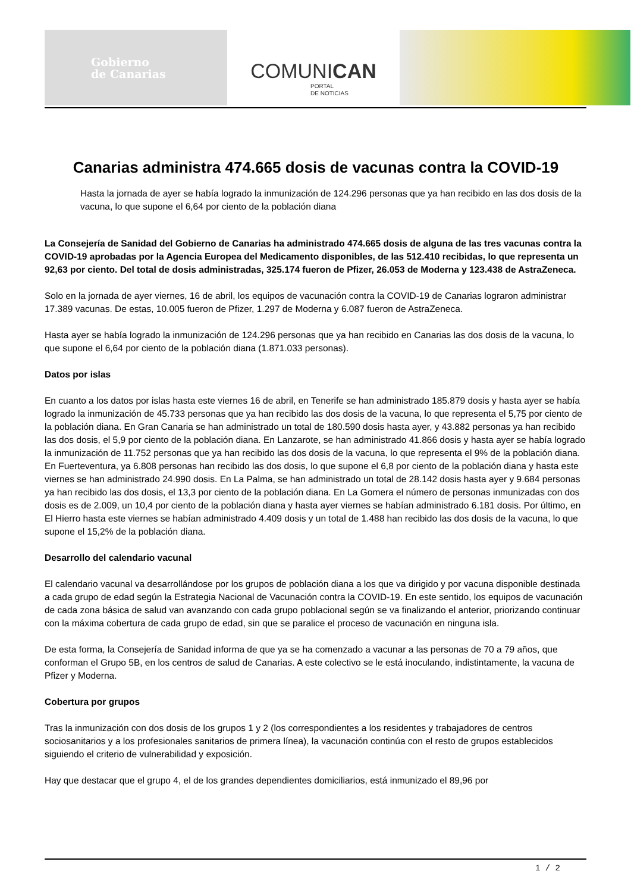Gobierno
de Canarias
COMUNICAN
PORTAL
DE NOTICIAS
Canarias administra 474.665 dosis de vacunas contra la COVID-19
Hasta la jornada de ayer se había logrado la inmunización de 124.296 personas que ya han recibido en las dos dosis de la vacuna, lo que supone el 6,64 por ciento de la población diana
La Consejería de Sanidad del Gobierno de Canarias ha administrado 474.665 dosis de alguna de las tres vacunas contra la COVID-19 aprobadas por la Agencia Europea del Medicamento disponibles, de las 512.410 recibidas, lo que representa un 92,63 por ciento. Del total de dosis administradas, 325.174 fueron de Pfizer, 26.053 de Moderna y 123.438 de AstraZeneca.
Solo en la jornada de ayer viernes, 16 de abril, los equipos de vacunación contra la COVID-19 de Canarias lograron administrar 17.389 vacunas. De estas, 10.005 fueron de Pfizer, 1.297 de Moderna y 6.087 fueron de AstraZeneca.
Hasta ayer se había logrado la inmunización de 124.296 personas que ya han recibido en Canarias las dos dosis de la vacuna, lo que supone el 6,64 por ciento de la población diana (1.871.033 personas).
Datos por islas
En cuanto a los datos por islas hasta este viernes 16 de abril, en Tenerife se han administrado 185.879 dosis y hasta ayer se había logrado la inmunización de 45.733 personas que ya han recibido las dos dosis de la vacuna, lo que representa el 5,75 por ciento de la población diana. En Gran Canaria se han administrado un total de 180.590 dosis hasta ayer, y 43.882 personas ya han recibido las dos dosis, el 5,9 por ciento de la población diana. En Lanzarote, se han administrado 41.866 dosis y hasta ayer se había logrado la inmunización de 11.752 personas que ya han recibido las dos dosis de la vacuna, lo que representa el 9% de la población diana. En Fuerteventura, ya 6.808 personas han recibido las dos dosis, lo que supone el 6,8 por ciento de la población diana y hasta este viernes se han administrado 24.990 dosis. En La Palma, se han administrado un total de 28.142 dosis hasta ayer y 9.684 personas ya han recibido las dos dosis, el 13,3 por ciento de la población diana. En La Gomera el número de personas inmunizadas con dos dosis es de 2.009, un 10,4 por ciento de la población diana y hasta ayer viernes se habían administrado 6.181 dosis. Por último, en El Hierro hasta este viernes se habían administrado 4.409 dosis y un total de 1.488 han recibido las dos dosis de la vacuna, lo que supone el 15,2% de la población diana.
Desarrollo del calendario vacunal
El calendario vacunal va desarrollándose por los grupos de población diana a los que va dirigido y por vacuna disponible destinada a cada grupo de edad según la Estrategia Nacional de Vacunación contra la COVID-19. En este sentido, los equipos de vacunación de cada zona básica de salud van avanzando con cada grupo poblacional según se va finalizando el anterior, priorizando continuar con la máxima cobertura de cada grupo de edad, sin que se paralice el proceso de vacunación en ninguna isla.
De esta forma, la Consejería de Sanidad informa de que ya se ha comenzado a vacunar a las personas de 70 a 79 años, que conforman el Grupo 5B, en los centros de salud de Canarias. A este colectivo se le está inoculando, indistintamente, la vacuna de Pfizer y Moderna.
Cobertura por grupos
Tras la inmunización con dos dosis de los grupos 1 y 2 (los correspondientes a los residentes y trabajadores de centros sociosanitarios y a los profesionales sanitarios de primera línea), la vacunación continúa con el resto de grupos establecidos siguiendo el criterio de vulnerabilidad y exposición.
Hay que destacar que el grupo 4, el de los grandes dependientes domiciliarios, está inmunizado el 89,96 por
1 / 2